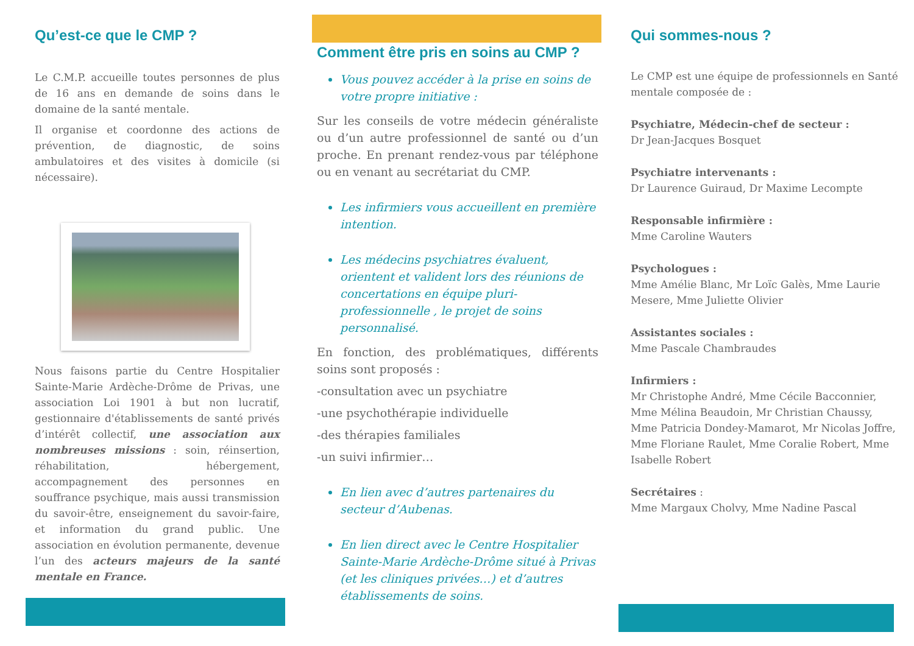Qu’est-ce que le CMP ?
Le C.M.P. accueille toutes personnes de plus de 16 ans en demande de soins dans le domaine de la santé mentale.
Il organise et coordonne des actions de prévention, de diagnostic, de soins ambulatoires et des visites à domicile (si nécessaire).
Nous faisons partie du Centre Hospitalier Sainte-Marie Ardèche-Drôme de Privas, une association Loi 1901 à but non lucratif, gestionnaire d'établissements de santé privés d’intérêt collectif, une association aux nombreuses missions : soin, réinsertion, réhabilitation, hébergement, accompagnement des personnes en souffrance psychique, mais aussi transmission du savoir-être, enseignement du savoir-faire, et information du grand public. Une association en évolution permanente, devenue l’un des acteurs majeurs de la santé mentale en France.
Comment être pris en soins au CMP ?
Vous pouvez accéder à la prise en soins de votre propre initiative :
Sur les conseils de votre médecin généraliste ou d’un autre professionnel de santé ou d’un proche. En prenant rendez-vous par téléphone ou en venant au secrétariat du CMP.
Les infirmiers vous accueillent en première intention.
Les médecins psychiatres évaluent, orientent et valident lors des réunions de concertations en équipe pluri-professionnelle , le projet de soins personnalisé.
En fonction, des problématiques, différents soins sont proposés :
-consultation avec un psychiatre
-une psychothérapie individuelle
-des thérapies familiales
-un suivi infirmier…
En lien avec d’autres partenaires du secteur d’Aubenas.
En lien direct avec le Centre Hospitalier Sainte-Marie Ardèche-Drôme situé à Privas (et les cliniques privées…) et d’autres établissements de soins.
Qui sommes-nous ?
Le CMP est une équipe de professionnels en Santé mentale composée de :
Psychiatre, Médecin-chef de secteur :
Dr Jean-Jacques Bosquet
Psychiatre intervenants :
Dr Laurence Guiraud, Dr Maxime Lecompte
Responsable infirmière :
Mme Caroline Wauters
Psychologues :
Mme Amélie Blanc, Mr Loïc Galès, Mme Laurie Mesere, Mme Juliette Olivier
Assistantes sociales :
Mme Pascale Chambraudes
Infirmiers :
Mr Christophe André, Mme Cécile Bacconnier, Mme Mélina Beaudoin, Mr Christian Chaussy, Mme Patricia Dondey-Mamarot, Mr Nicolas Joffre, Mme Floriane Raulet, Mme Coralie Robert, Mme Isabelle Robert
Secrétaires :
Mme Margaux Cholvy, Mme Nadine Pascal